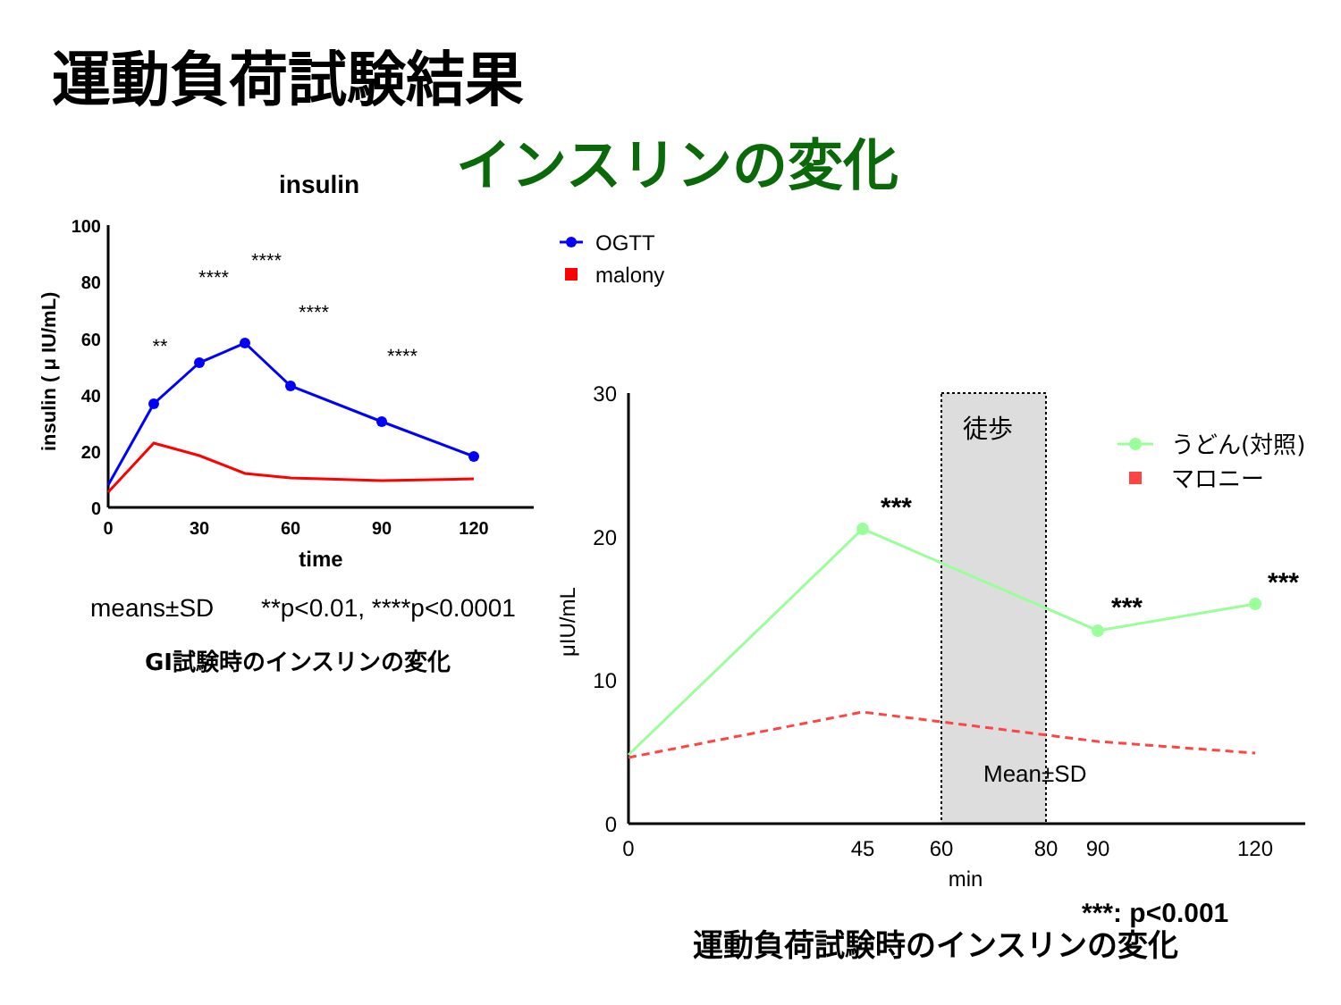運動負荷試験結果
インスリンの変化
insulin
100
80
60
40
20
0
0
30
60
90
120
time
insulin ( μ IU/mL)
**
****
****
****
****
OGTT
malony
means±SD
**p<0.01, ****p<0.0001
GI試験時のインスリンの変化
徒歩
30
20
10
0
0
45
60
80
90
120
min
μIU/mL
***
***
***
うどん(対照)
マロニー
Mean±SD
***: p<0.001
運動負荷試験時のインスリンの変化